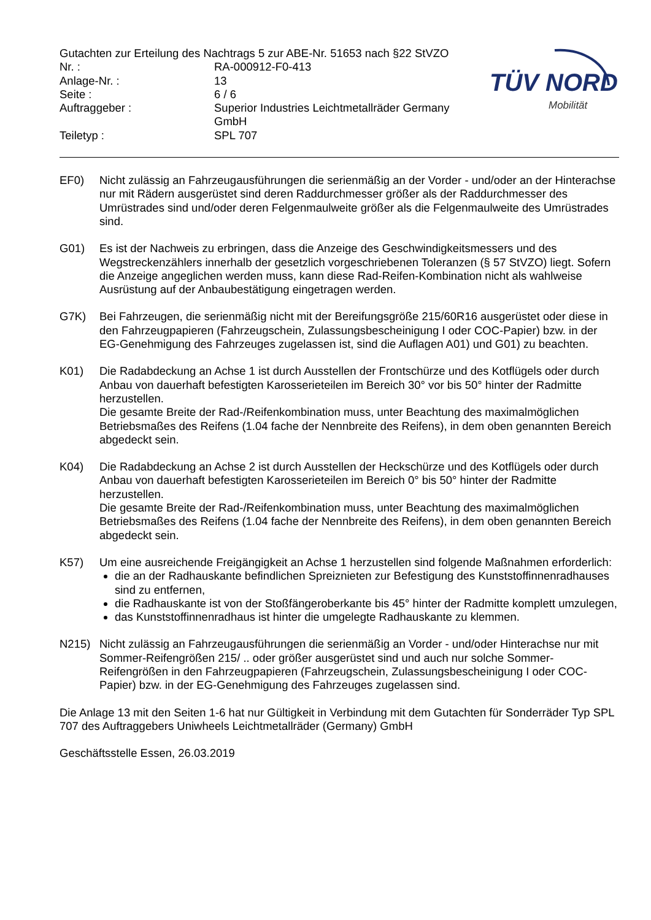TÜV NORD
Mobilität
Gutachten zur Erteilung des Nachtrags 5 zur ABE-Nr. 51653 nach §22 StVZO
Nr. :
RA-000912-F0-413
Anlage-Nr. :
13
Seite :
6 / 6
Auftraggeber :
Superior Industries Leichtmetallräder Germany GmbH
Teiletyp :
SPL 707
EF0) Nicht zulässig an Fahrzeugausführungen die serienmäßig an der Vorder - und/oder an der Hinterachse nur mit Rädern ausgerüstet sind deren Raddurchmesser größer als der Raddurchmesser des Umrüstrades sind und/oder deren Felgenmaulweite größer als die Felgenmaulweite des Umrüstrades sind.
G01) Es ist der Nachweis zu erbringen, dass die Anzeige des Geschwindigkeitsmessers und des Wegstreckenzählers innerhalb der gesetzlich vorgeschriebenen Toleranzen (§ 57 StVZO) liegt. Sofern die Anzeige angeglichen werden muss, kann diese Rad-Reifen-Kombination nicht als wahlweise Ausrüstung auf der Anbaubestätigung eingetragen werden.
G7K) Bei Fahrzeugen, die serienmäßig nicht mit der Bereifungsgröße 215/60R16 ausgerüstet oder diese in den Fahrzeugpapieren (Fahrzeugschein, Zulassungsbescheinigung I oder COC-Papier) bzw. in der EG-Genehmigung des Fahrzeuges zugelassen ist, sind die Auflagen A01) und G01) zu beachten.
K01) Die Radabdeckung an Achse 1 ist durch Ausstellen der Frontschürze und des Kotflügels oder durch Anbau von dauerhaft befestigten Karosserieteilen im Bereich 30° vor bis 50° hinter der Radmitte herzustellen.
Die gesamte Breite der Rad-/Reifenkombination muss, unter Beachtung des maximalmöglichen Betriebsmaßes des Reifens (1.04 fache der Nennbreite des Reifens), in dem oben genannten Bereich abgedeckt sein.
K04) Die Radabdeckung an Achse 2 ist durch Ausstellen der Heckschürze und des Kotflügels oder durch Anbau von dauerhaft befestigten Karosserieteilen im Bereich 0° bis 50° hinter der Radmitte herzustellen.
Die gesamte Breite der Rad-/Reifenkombination muss, unter Beachtung des maximalmöglichen Betriebsmaßes des Reifens (1.04 fache der Nennbreite des Reifens), in dem oben genannten Bereich abgedeckt sein.
K57) Um eine ausreichende Freigängigkeit an Achse 1 herzustellen sind folgende Maßnahmen erforderlich:
die an der Radhauskante befindlichen Spreiznieten zur Befestigung des Kunststoffinnenradhauses sind zu entfernen,
die Radhauskante ist von der Stoßfängeroberkante bis 45° hinter der Radmitte komplett umzulegen,
das Kunststoffinnenradhaus ist hinter die umgelegte Radhauskante zu klemmen.
N215) Nicht zulässig an Fahrzeugausführungen die serienmäßig an Vorder - und/oder Hinterachse nur mit Sommer-Reifengrößen 215/ .. oder größer ausgerüstet sind und auch nur solche Sommer-Reifengrößen in den Fahrzeugpapieren (Fahrzeugschein, Zulassungsbescheinigung I oder COC- Papier) bzw. in der EG-Genehmigung des Fahrzeuges zugelassen sind.
Die Anlage 13 mit den Seiten 1-6 hat nur Gültigkeit in Verbindung mit dem Gutachten für Sonderräder Typ SPL 707 des Auftraggebers Uniwheels Leichtmetallräder (Germany) GmbH
Geschäftsstelle Essen, 26.03.2019